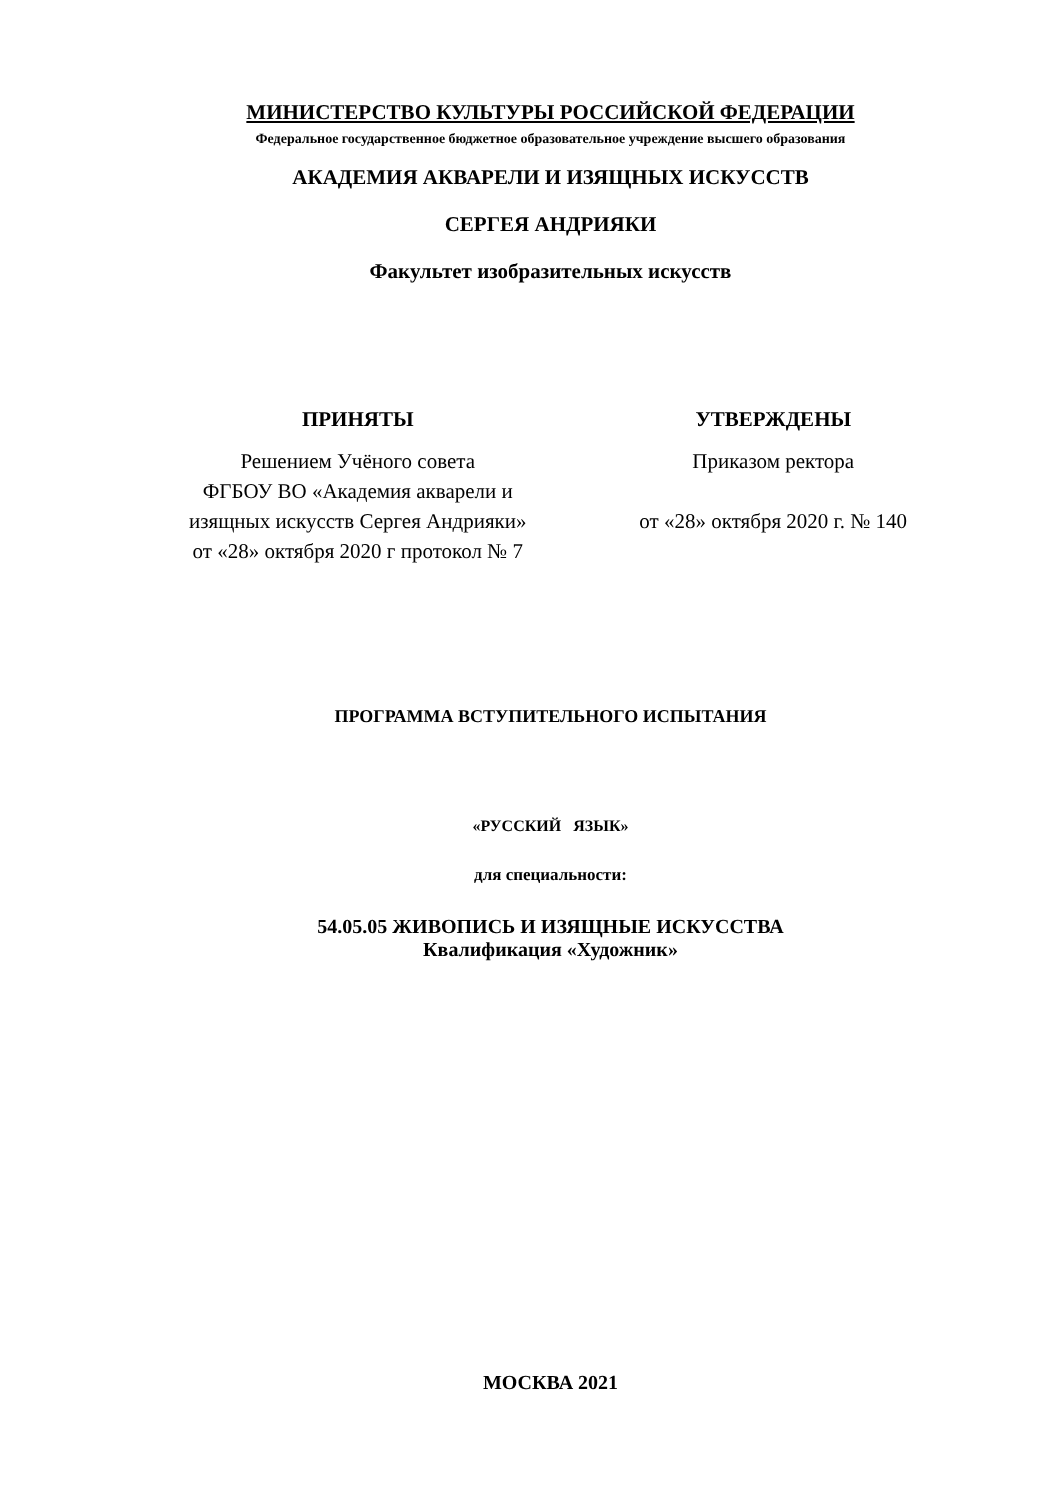МИНИСТЕРСТВО КУЛЬТУРЫ РОССИЙСКОЙ ФЕДЕРАЦИИ
Федеральное государственное бюджетное образовательное учреждение высшего образования
АКАДЕМИЯ АКВАРЕЛИ И ИЗЯЩНЫХ ИСКУССТВ
СЕРГЕЯ АНДРИЯКИ
Факультет изобразительных искусств
ПРИНЯТЫ
Решением Учёного совета
ФГБОУ ВО «Академия акварели и
изящных искусств Сергея Андрияки»
от «28» октября 2020 г протокол № 7
УТВЕРЖДЕНЫ
Приказом ректора
от «28» октября 2020 г. № 140
ПРОГРАММА ВСТУПИТЕЛЬНОГО ИСПЫТАНИЯ
«РУССКИЙ ЯЗЫК»
для специальности:
54.05.05 ЖИВОПИСЬ И ИЗЯЩНЫЕ ИСКУССТВА
Квалификация «Художник»
МОСКВА 2021